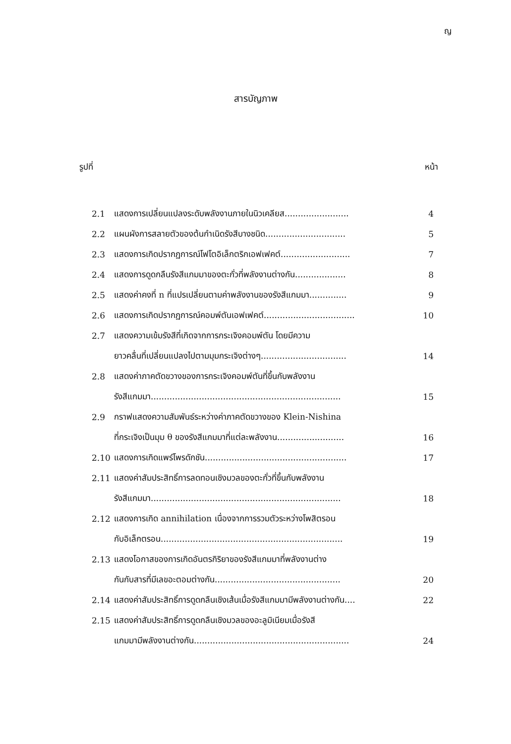ญ
สารบัญภาพ
รูปที่ หน้า
| 2.1 | แสดงการเปลี่ยนแปลงระดับพลังงานภายในนิวเคลียส........................ | 4 |
| 2.2 | แผนผังการสลายตัวของต้นกำเนิดรังสีบางชนิด.............................. | 5 |
| 2.3 | แสดงการเกิดปรากฏการณ์โฟโตอิเล็กตริกเอฟเฟคต์.......................... | 7 |
| 2.4 | แสดงการดูดกลืนรังสีแกมมาของตะกั่วที่พลังงานต่างกัน................... | 8 |
| 2.5 | แสดงค่าคงที่ n ที่แปรเปลี่ยนตามค่าพลังงานของรังสีแกมมา.............. | 9 |
| 2.6 | แสดงการเกิดปรากฏการณ์คอมพ์ตันเอฟเฟคต์.................................. | 10 |
| 2.7 | แสดงความเข้มรังสีที่เกิดจากการกระเจิงคอมพ์ตัน โดยมีความ | |
| | ยาวคลื่นที่เปลี่ยนแปลงไปตามมุมกระเจิงต่างๆ................................ | 14 |
| 2.8 | แสดงค่าภาคตัดขวางของการกระเจิงคอมพ์ตันที่ขึ้นกับพลังงาน | |
| | รังสีแกมมา....................................................................... | 15 |
| 2.9 | กราฟแสดงความสัมพันธ์ระหว่างค่าภาคตัดขวางของ Klein-Nishina | |
| | ที่กระเจิงเป็นมุม θ ของรังสีแกมมาที่แต่ละพลังงาน......................... | 16 |
| 2.10 | แสดงการเกิดแพร์โพรดักชัน..................................................... | 17 |
| 2.11 | แสดงค่าสัมประสิทธิ์การลดทอนเชิงมวลของตะกั่วที่ขึ้นกับพลังงาน | |
| | รังสีแกมมา....................................................................... | 18 |
| 2.12 | แสดงการเกิด annihilation เนื่องจากการรวมตัวระหว่างโพสิตรอน | |
| | กับอิเล็กตรอน.................................................................... | 19 |
| 2.13 | แสดงโอกาสของการเกิดอันตรกิริยาของรังสีแกมมาที่พลังงานต่าง | |
| | กันกับสารที่มีเลขอะตอมต่างกัน............................................... | 20 |
| 2.14 | แสดงค่าสัมประสิทธิ์การดูดกลืนเชิงเส้นเมื่อรังสีแกมมามีพลังงานต่างกัน.... | 22 |
| 2.15 | แสดงค่าสัมประสิทธิ์การดูดกลืนเชิงมวลของอะลูมิเนียมเมื่อรังสี | |
| | แกมมามีพลังงานต่างกัน.......................................................... | 24 |